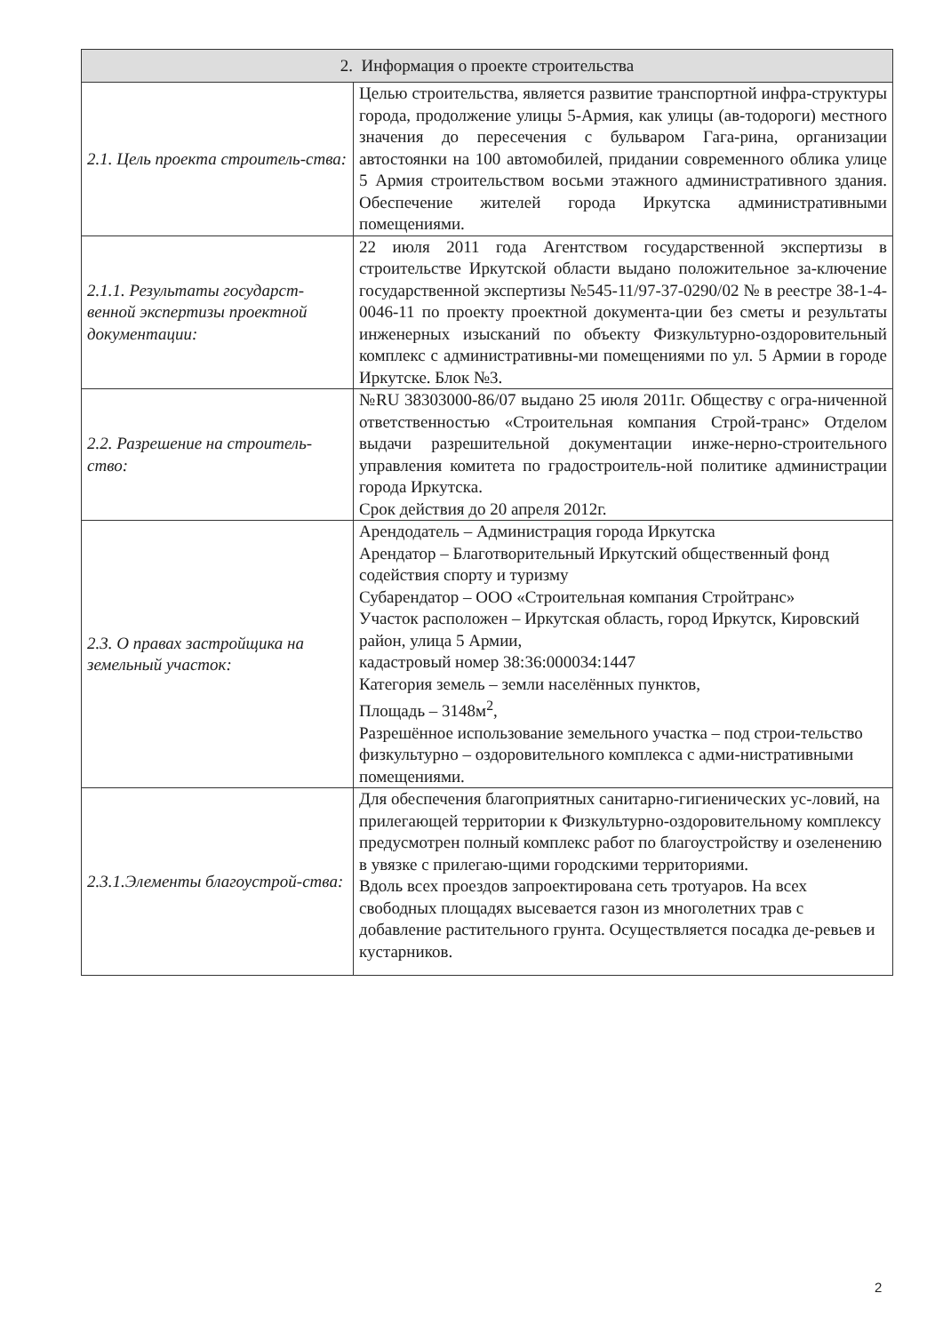| 2. Информация о проекте строительства | |
| --- | --- |
| 2.1. Цель проекта строитель-ства: | Целью строительства, является развитие транспортной инфра-структуры города, продолжение улицы 5-Армия, как улицы (ав-тодороги) местного значения до пересечения с бульваром Гага-рина, организации автостоянки на 100 автомобилей, придании современного облика улице 5 Армия строительством восьми этажного административного здания. Обеспечение жителей города Иркутска административными помещениями. |
| 2.1.1. Результаты государст-венной экспертизы проектной документации: | 22 июля 2011 года Агентством государственной экспертизы в строительстве Иркутской области выдано положительное за-ключение государственной экспертизы №545-11/97-37-0290/02 № в реестре 38-1-4-0046-11 по проекту проектной документа-ции без сметы и результаты инженерных изысканий по объекту Физкультурно-оздоровительный комплекс с административны-ми помещениями по ул. 5 Армии в городе Иркутске. Блок №3. |
| 2.2. Разрешение на строитель-ство: | №RU 38303000-86/07 выдано 25 июля 2011г. Обществу с огра-ниченной ответственностью «Строительная компания Строй-транс» Отделом выдачи разрешительной документации инже-нерно-строительного управления комитета по градостроитель-ной политике администрации города Иркутска. Срок действия до 20 апреля 2012г. |
| 2.3. О правах застройщика на земельный участок: | Арендодатель – Администрация города Иркутска Арендатор – Благотворительный Иркутский общественный фонд содействия спорту и туризму Субарендатор – ООО «Строительная компания Стройтранс» Участок расположен – Иркутская область, город Иркутск, Кировский район, улица 5 Армии, кадастровый номер 38:36:000034:1447 Категория земель – земли населённых пунктов, Площадь – 3148м<sup>2</sup>, Разрешённое использование земельного участка – под строи-тельство физкультурно – оздоровительного комплекса с адми-нистративными помещениями. |
| 2.3.1.Элементы благоустрой-ства: | Для обеспечения благоприятных санитарно-гигиенических ус-ловий, на прилегающей территории к Физкультурно-оздоровительному комплексу предусмотрен полный комплекс работ по благоустройству и озеленению в увязке с прилегаю-щими городскими территориями. Вдоль всех проездов запроектирована сеть тротуаров. На всех свободных площадях высевается газон из многолетних трав с добавление растительного грунта. Осуществляется посадка де-ревьев и кустарников. |
2